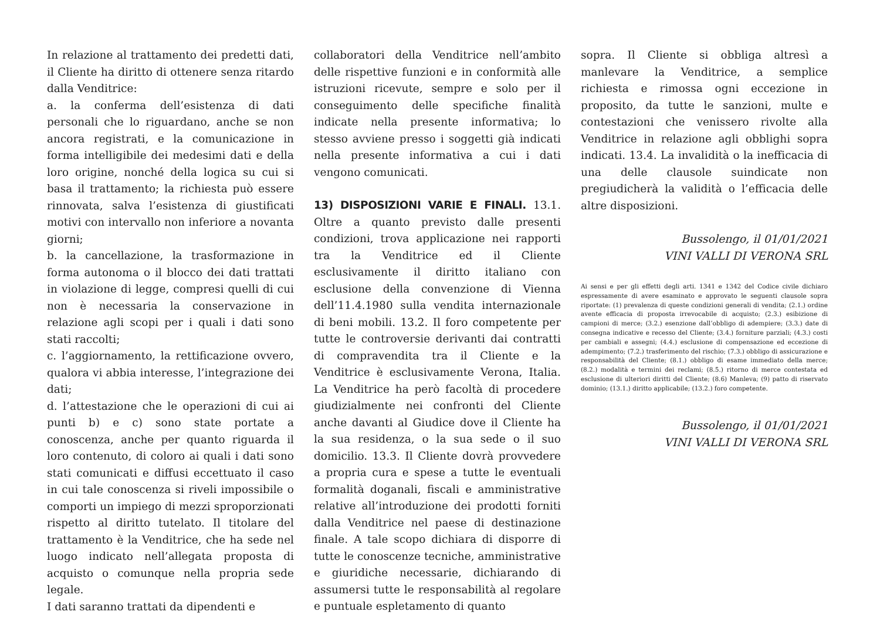In relazione al trattamento dei predetti dati, il Cliente ha diritto di ottenere senza ritardo dalla Venditrice:
a. la conferma dell’esistenza di dati personali che lo riguardano, anche se non ancora registrati, e la comunicazione in forma intelligibile dei medesimi dati e della loro origine, nonché della logica su cui si basa il trattamento; la richiesta può essere rinnovata, salva l’esistenza di giustificati motivi con intervallo non inferiore a novanta giorni;
b. la cancellazione, la trasformazione in forma autonoma o il blocco dei dati trattati in violazione di legge, compresi quelli di cui non è necessaria la conservazione in relazione agli scopi per i quali i dati sono stati raccolti;
c. l’aggiornamento, la rettificazione ovvero, qualora vi abbia interesse, l’integrazione dei dati;
d. l’attestazione che le operazioni di cui ai punti b) e c) sono state portate a conoscenza, anche per quanto riguarda il loro contenuto, di coloro ai quali i dati sono stati comunicati e diffusi eccettuato il caso in cui tale conoscenza si riveli impossibile o comporti un impiego di mezzi sproporzionati rispetto al diritto tutelato. Il titolare del trattamento è la Venditrice, che ha sede nel luogo indicato nell’allegata proposta di acquisto o comunque nella propria sede legale.
I dati saranno trattati da dipendenti e
collaboratori della Venditrice nell’ambito delle rispettive funzioni e in conformità alle istruzioni ricevute, sempre e solo per il conseguimento delle specifiche finalità indicate nella presente informativa; lo stesso avviene presso i soggetti già indicati nella presente informativa a cui i dati vengono comunicati.
13) DISPOSIZIONI VARIE E FINALI. 13.1. Oltre a quanto previsto dalle presenti condizioni, trova applicazione nei rapporti tra la Venditrice ed il Cliente esclusivamente il diritto italiano con esclusione della convenzione di Vienna dell’11.4.1980 sulla vendita internazionale di beni mobili. 13.2. Il foro competente per tutte le controversie derivanti dai contratti di compravendita tra il Cliente e la Venditrice è esclusivamente Verona, Italia. La Venditrice ha però facoltà di procedere giudizialmente nei confronti del Cliente anche davanti al Giudice dove il Cliente ha la sua residenza, o la sua sede o il suo domicilio. 13.3. Il Cliente dovrà provvedere a propria cura e spese a tutte le eventuali formalità doganali, fiscali e amministrative relative all’introduzione dei prodotti forniti dalla Venditrice nel paese di destinazione finale. A tale scopo dichiara di disporre di tutte le conoscenze tecniche, amministrative e giuridiche necessarie, dichiarando di assumersi tutte le responsabilità al regolare e puntuale espletamento di quanto
sopra. Il Cliente si obbliga altresì a manlevare la Venditrice, a semplice richiesta e rimossa ogni eccezione in proposito, da tutte le sanzioni, multe e contestazioni che venissero rivolte alla Venditrice in relazione agli obblighi sopra indicati. 13.4. La invalidità o la inefficacia di una delle clausole suindicate non pregiudicherà la validità o l’efficacia delle altre disposizioni.
Bussolengo, il 01/01/2021
VINI VALLI DI VERONA SRL
Ai sensi e per gli effetti degli arti. 1341 e 1342 del Codice civile dichiaro espressamente di avere esaminato e approvato le seguenti clausole sopra riportate: (1) prevalenza di queste condizioni generali di vendita; (2.1.) ordine avente efficacia di proposta irrevocabile di acquisto; (2.3.) esibizione di campioni di merce; (3.2.) esenzione dall’obbligo di adempiere; (3.3.) date di consegna indicative e recesso del Cliente; (3.4.) forniture parziali; (4.3.) costi per cambiali e assegni; (4.4.) esclusione di compensazione ed eccezione di adempimento; (7.2.) trasferimento del rischio; (7.3.) obbligo di assicurazione e responsabilità del Cliente; (8.1.) obbligo di esame immediato della merce; (8.2.) modalità e termini dei reclami; (8.5.) ritorno di merce contestata ed esclusione di ulteriori diritti del Cliente; (8.6) Manleva; (9) patto di riservato dominio; (13.1.) diritto applicabile; (13.2.) foro competente.
Bussolengo, il 01/01/2021
VINI VALLI DI VERONA SRL